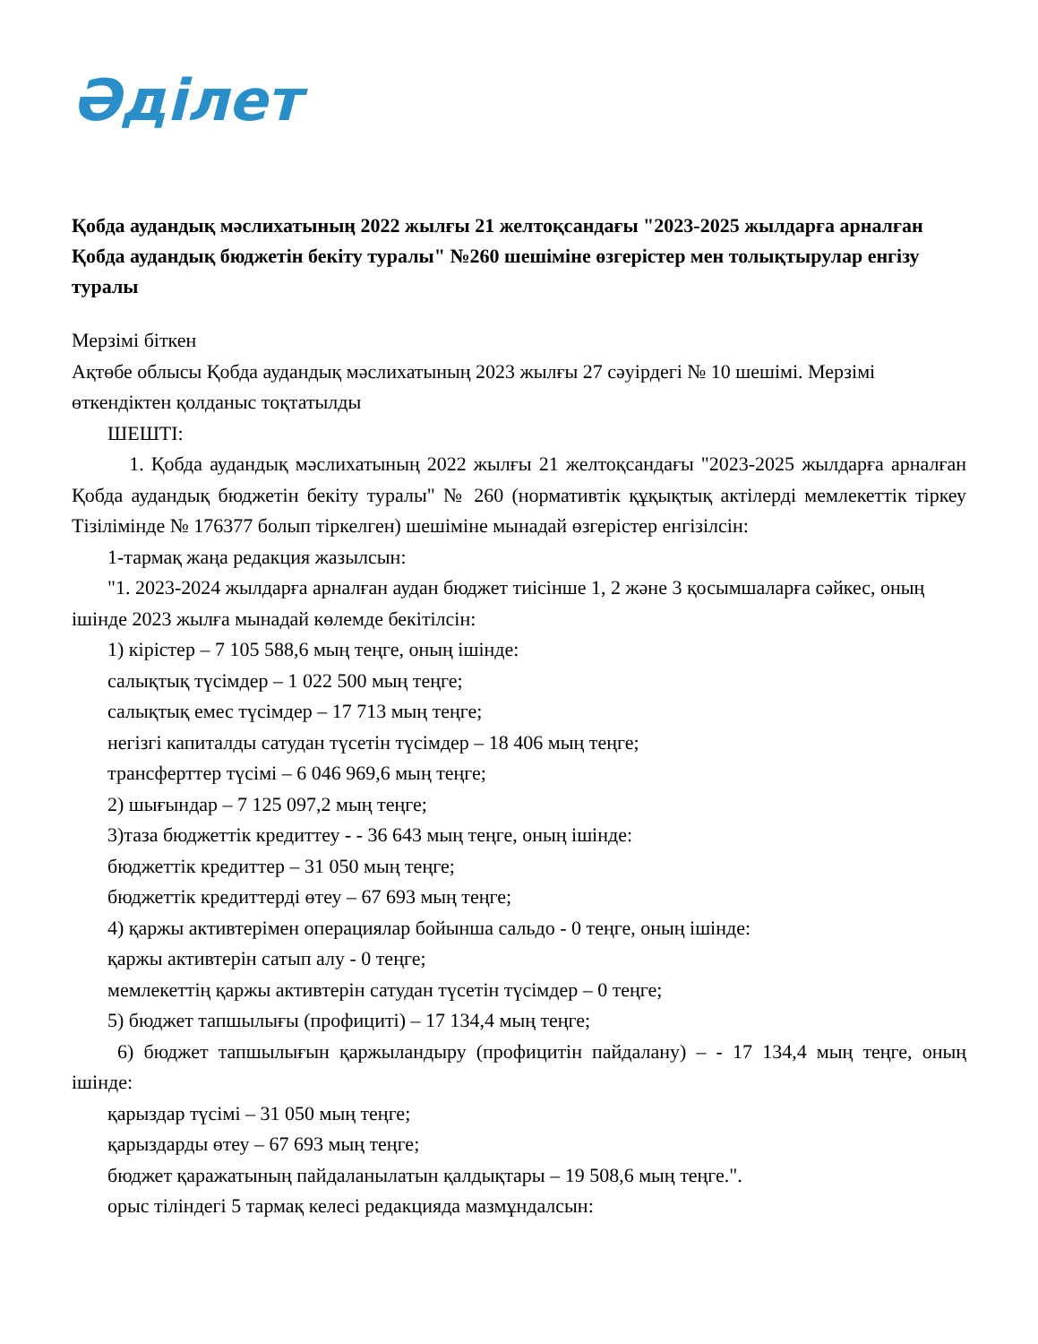Әділет
Қобда аудандық мәслихатының 2022 жылғы 21 желтоқсандағы "2023-2025 жылдарға арналған Қобда аудандық бюджетін бекіту туралы" №260 шешіміне өзгерістер мен толықтырулар енгізу туралы
Мерзімі біткен
Ақтөбе облысы Қобда аудандық мәслихатының 2023 жылғы 27 сәуірдегі № 10 шешімі. Мерзімі өткендіктен қолданыс тоқтатылды
ШЕШТІ:
1. Қобда аудандық мәслихатының 2022 жылғы 21 желтоқсандағы "2023-2025 жылдарға арналған Қобда аудандық бюджетін бекіту туралы" № 260 (нормативтік құқықтық актілерді мемлекеттік тіркеу Тізілімінде № 176377 болып тіркелген) шешіміне мынадай өзгерістер енгізілсін:
1-тармақ жаңа редакция жазылсын:
"1. 2023-2024 жылдарға арналған аудан бюджет тиісінше 1, 2 және 3 қосымшаларға сәйкес, оның ішінде 2023 жылға мынадай көлемде бекітілсін:
1) кірістер – 7 105 588,6 мың теңге, оның ішінде:
салықтық түсімдер – 1 022 500 мың теңге;
салықтық емес түсімдер – 17 713 мың теңге;
негізгі капиталды сатудан түсетін түсімдер – 18 406 мың теңге;
трансферттер түсімі – 6 046 969,6 мың теңге;
2) шығындар – 7 125 097,2 мың теңге;
3)таза бюджеттік кредиттеу - - 36 643 мың теңге, оның ішінде:
бюджеттік кредиттер – 31 050 мың теңге;
бюджеттік кредиттерді өтеу – 67 693 мың теңге;
4) қаржы активтерімен операциялар бойынша сальдо - 0 теңге, оның ішінде:
қаржы активтерін сатып алу - 0 теңге;
мемлекеттің қаржы активтерін сатудан түсетін түсімдер – 0 теңге;
5) бюджет тапшылығы (профициті) – 17 134,4 мың теңге;
6) бюджет тапшылығын қаржыландыру (профицитін пайдалану) – - 17 134,4 мың теңге, оның ішінде:
қарыздар түсімі – 31 050 мың теңге;
қарыздарды өтеу – 67 693 мың теңге;
бюджет қаражатының пайдаланылатын қалдықтары – 19 508,6 мың теңге.".
орыс тіліндегі 5 тармақ келесі редакцияда мазмұндалсын: